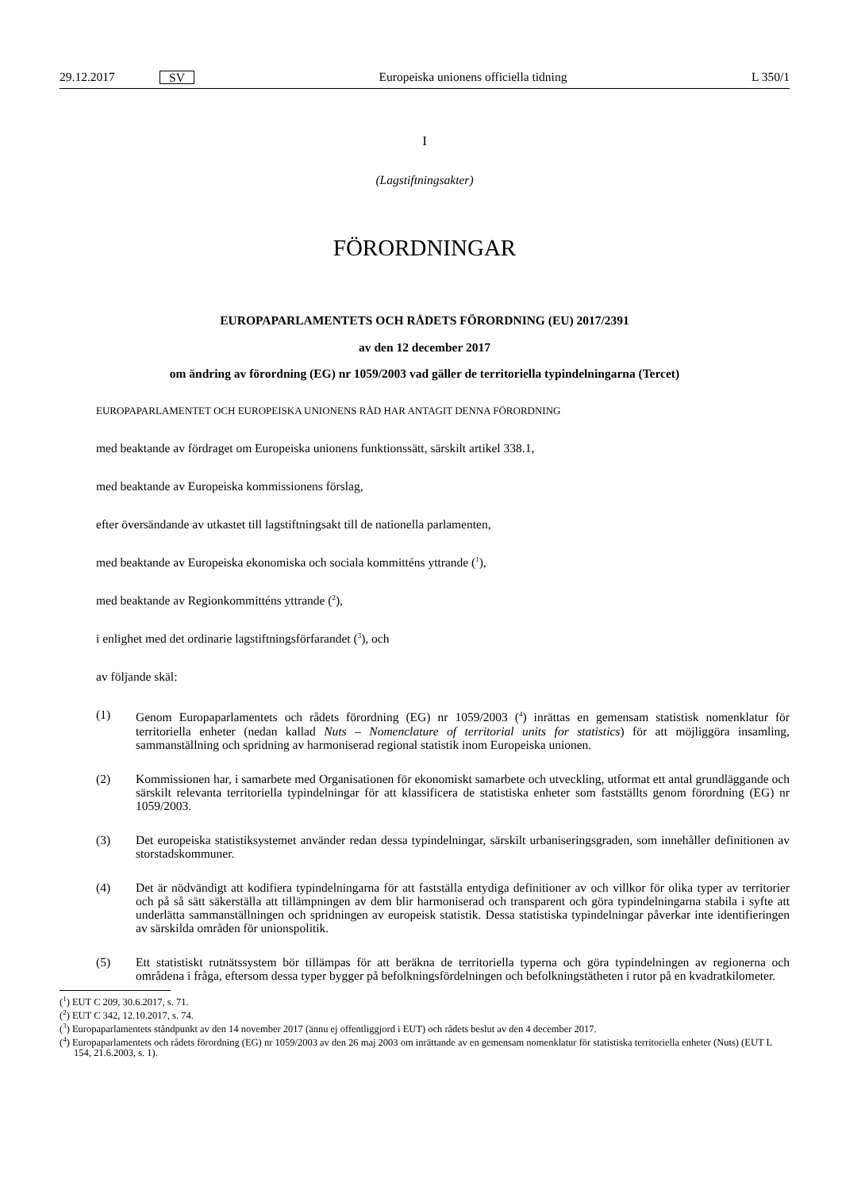29.12.2017 SV Europeiska unionens officiella tidning L 350/1
I
(Lagstiftningsakter)
FÖRORDNINGAR
EUROPAPARLAMENTETS OCH RÅDETS FÖRORDNING (EU) 2017/2391
av den 12 december 2017
om ändring av förordning (EG) nr 1059/2003 vad gäller de territoriella typindelningarna (Tercet)
EUROPAPARLAMENTET OCH EUROPEISKA UNIONENS RÅD HAR ANTAGIT DENNA FÖRORDNING
med beaktande av fördraget om Europeiska unionens funktionssätt, särskilt artikel 338.1,
med beaktande av Europeiska kommissionens förslag,
efter översändande av utkastet till lagstiftningsakt till de nationella parlamenten,
med beaktande av Europeiska ekonomiska och sociala kommitténs yttrande (<sup>1</sup>),
med beaktande av Regionkommitténs yttrande (<sup>2</sup>),
i enlighet med det ordinarie lagstiftningsförfarandet (<sup>3</sup>), och
av följande skäl:
(1) Genom Europaparlamentets och rådets förordning (EG) nr 1059/2003 (<sup>4</sup>) inrättas en gemensam statistisk nomenklatur för territoriella enheter (nedan kallad Nuts – Nomenclature of territorial units for statistics) för att möjliggöra insamling, sammanställning och spridning av harmoniserad regional statistik inom Europeiska unionen.
(2) Kommissionen har, i samarbete med Organisationen för ekonomiskt samarbete och utveckling, utformat ett antal grundläggande och särskilt relevanta territoriella typindelningar för att klassificera de statistiska enheter som fastställts genom förordning (EG) nr 1059/2003.
(3) Det europeiska statistiksystemet använder redan dessa typindelningar, särskilt urbaniseringsgraden, som innehåller definitionen av storstadskommuner.
(4) Det är nödvändigt att kodifiera typindelningarna för att fastställa entydiga definitioner av och villkor för olika typer av territorier och på så sätt säkerställa att tillämpningen av dem blir harmoniserad och transparent och göra typindelningarna stabila i syfte att underlätta sammanställningen och spridningen av europeisk statistik. Dessa statistiska typindelningar påverkar inte identifieringen av särskilda områden för unionspolitik.
(5) Ett statistiskt rutnätssystem bör tillämpas för att beräkna de territoriella typerna och göra typindelningen av regionerna och områdena i fråga, eftersom dessa typer bygger på befolkningsfördelningen och befolkningstätheten i rutor på en kvadratkilometer.
(<sup>1</sup>) EUT C 209, 30.6.2017, s. 71.
(<sup>2</sup>) EUT C 342, 12.10.2017, s. 74.
(<sup>3</sup>) Europaparlamentets ståndpunkt av den 14 november 2017 (ännu ej offentliggjord i EUT) och rådets beslut av den 4 december 2017.
(<sup>4</sup>) Europaparlamentets och rådets förordning (EG) nr 1059/2003 av den 26 maj 2003 om inrättande av en gemensam nomenklatur för statistiska territoriella enheter (Nuts) (EUT L 154, 21.6.2003, s. 1).